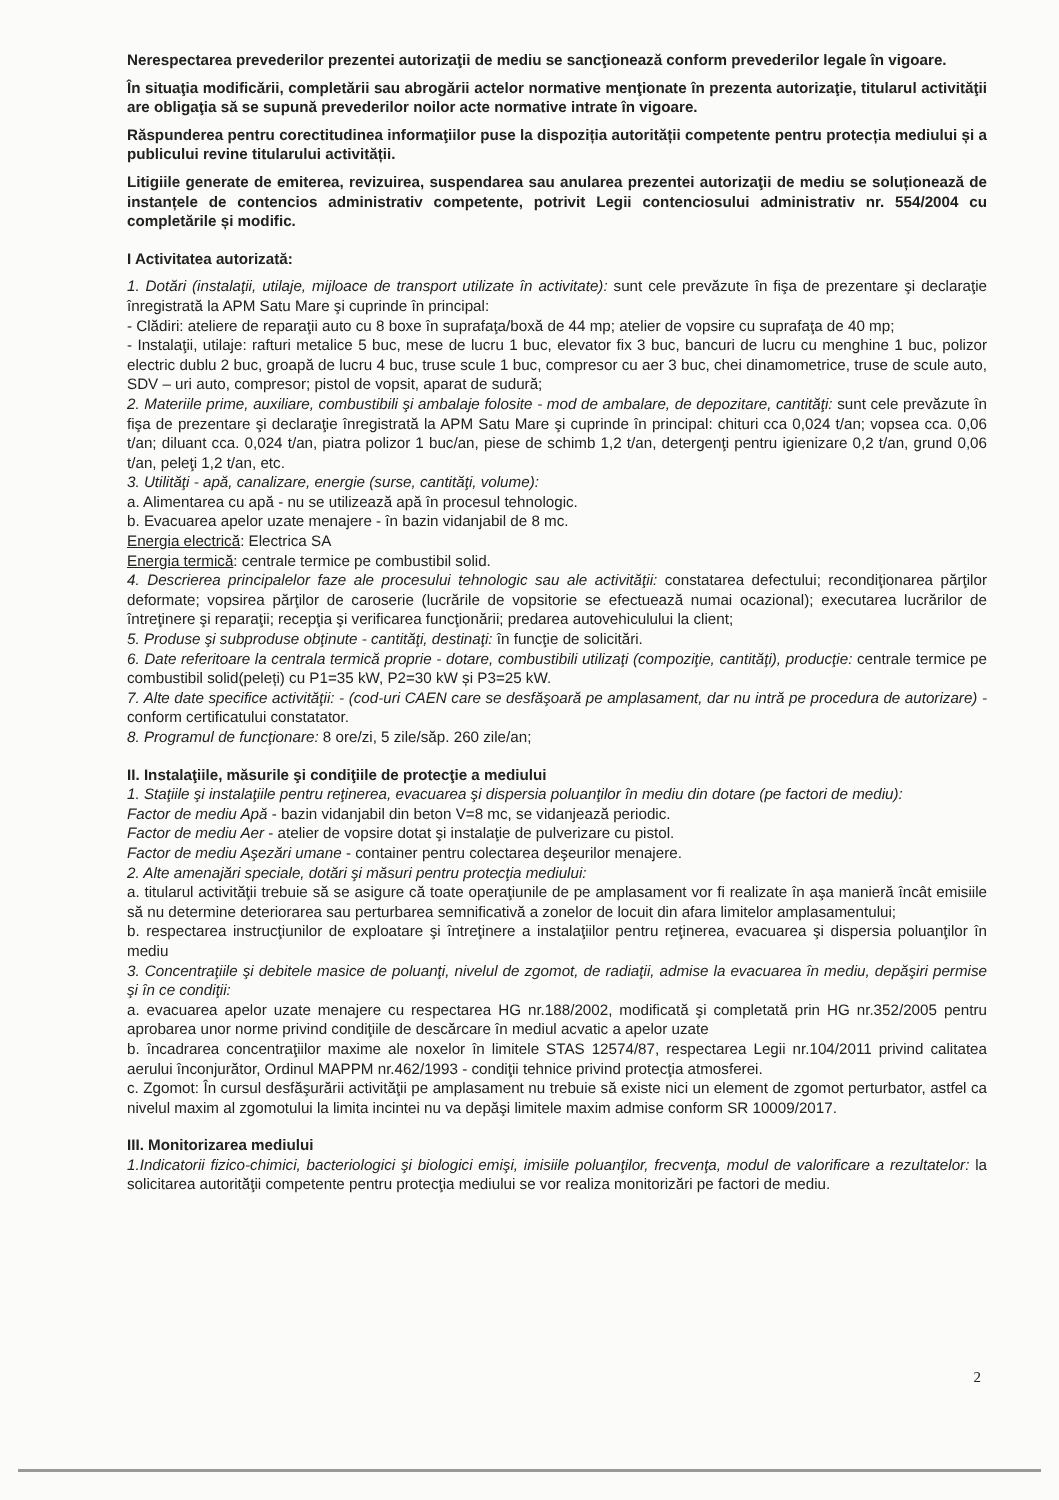Nerespectarea prevederilor prezentei autorizaţii de mediu se sancţionează conform prevederilor legale în vigoare.
În situaţia modificării, completării sau abrogării actelor normative menţionate în prezenta autorizaţie, titularul activităţii are obligaţia să se supună prevederilor noilor acte normative intrate în vigoare.
Răspunderea pentru corectitudinea informaţiilor puse la dispoziția autorității competente pentru protecția mediului și a publicului revine titularului activității.
Litigiile generate de emiterea, revizuirea, suspendarea sau anularea prezentei autorizaţii de mediu se soluționează de instanțele de contencios administrativ competente, potrivit Legii contenciosului administrativ nr. 554/2004 cu completările și modific.
I Activitatea autorizată:
1. Dotări (instalaţii, utilaje, mijloace de transport utilizate în activitate): sunt cele prevăzute în fişa de prezentare şi declaraţie înregistrată la APM Satu Mare şi cuprinde în principal:
- Clădiri: ateliere de reparaţii auto cu 8 boxe în suprafaţa/boxă de 44 mp; atelier de vopsire cu suprafaţa de 40 mp;
- Instalaţii, utilaje: rafturi metalice 5 buc, mese de lucru 1 buc, elevator fix 3 buc, bancuri de lucru cu menghine 1 buc, polizor electric dublu 2 buc, groapă de lucru 4 buc, truse scule 1 buc, compresor cu aer 3 buc, chei dinamometrice, truse de scule auto, SDV – uri auto, compresor; pistol de vopsit, aparat de sudură;
2. Materiile prime, auxiliare, combustibili şi ambalaje folosite - mod de ambalare, de depozitare, cantităţi: sunt cele prevăzute în fişa de prezentare şi declaraţie înregistrată la APM Satu Mare şi cuprinde în principal: chituri cca 0,024 t/an; vopsea cca. 0,06 t/an; diluant cca. 0,024 t/an, piatra polizor 1 buc/an, piese de schimb 1,2 t/an, detergenţi pentru igienizare 0,2 t/an, grund 0,06 t/an, peleţi 1,2 t/an, etc.
3. Utilităţi - apă, canalizare, energie (surse, cantităţi, volume):
a. Alimentarea cu apă - nu se utilizează apă în procesul tehnologic.
b. Evacuarea apelor uzate menajere - în bazin vidanjabil de 8 mc.
Energia electrică: Electrica SA
Energia termică: centrale termice pe combustibil solid.
4. Descrierea principalelor faze ale procesului tehnologic sau ale activităţii: constatarea defectului; recondiţionarea părţilor deformate; vopsirea părţilor de caroserie (lucrările de vopsitorie se efectuează numai ocazional); executarea lucrărilor de întreţinere şi reparaţii; recepţia şi verificarea funcţionării; predarea autovehiculului la client;
5. Produse şi subproduse obţinute - cantităţi, destinaţi: în funcţie de solicitări.
6. Date referitoare la centrala termică proprie - dotare, combustibili utilizaţi (compoziţie, cantităţi), producţie: centrale termice pe combustibil solid(peleți) cu P1=35 kW, P2=30 kW și P3=25 kW.
7. Alte date specifice activităţii: - (cod-uri CAEN care se desfăşoară pe amplasament, dar nu intră pe procedura de autorizare) - conform certificatului constatator.
8. Programul de funcţionare: 8 ore/zi, 5 zile/săp. 260 zile/an;
II. Instalaţiile, măsurile şi condiţiile de protecţie a mediului
1. Staţiile şi instalaţiile pentru reţinerea, evacuarea şi dispersia poluanţilor în mediu din dotare (pe factori de mediu):
Factor de mediu Apă - bazin vidanjabil din beton V=8 mc, se vidanjează periodic.
Factor de mediu Aer - atelier de vopsire dotat şi instalaţie de pulverizare cu pistol.
Factor de mediu Aşezări umane - container pentru colectarea deşeurilor menajere.
2. Alte amenajări speciale, dotări şi măsuri pentru protecţia mediului:
a. titularul activităţii trebuie să se asigure că toate operaţiunile de pe amplasament vor fi realizate în aşa manieră încât emisiile să nu determine deteriorarea sau perturbarea semnificativă a zonelor de locuit din afara limitelor amplasamentului;
b. respectarea instrucţiunilor de exploatare şi întreţinere a instalaţiilor pentru reţinerea, evacuarea şi dispersia poluanţilor în mediu
3. Concentraţiile şi debitele masice de poluanţi, nivelul de zgomot, de radiaţii, admise la evacuarea în mediu, depăşiri permise şi în ce condiţii:
a. evacuarea apelor uzate menajere cu respectarea HG nr.188/2002, modificată şi completată prin HG nr.352/2005 pentru aprobarea unor norme privind condiţiile de descărcare în mediul acvatic a apelor uzate
b. încadrarea concentraţiilor maxime ale noxelor în limitele STAS 12574/87, respectarea Legii nr.104/2011 privind calitatea aerului înconjurător, Ordinul MAPPM nr.462/1993 - condiţii tehnice privind protecţia atmosferei.
c. Zgomot: În cursul desfăşurării activităţii pe amplasament nu trebuie să existe nici un element de zgomot perturbator, astfel ca nivelul maxim al zgomotului la limita incintei nu va depăşi limitele maxim admise conform SR 10009/2017.
III. Monitorizarea mediului
1.Indicatorii fizico-chimici, bacteriologici şi biologici emişi, imisiile poluanţilor, frecvenţa, modul de valorificare a rezultatelor: la solicitarea autorităţii competente pentru protecţia mediului se vor realiza monitorizări pe factori de mediu.
2